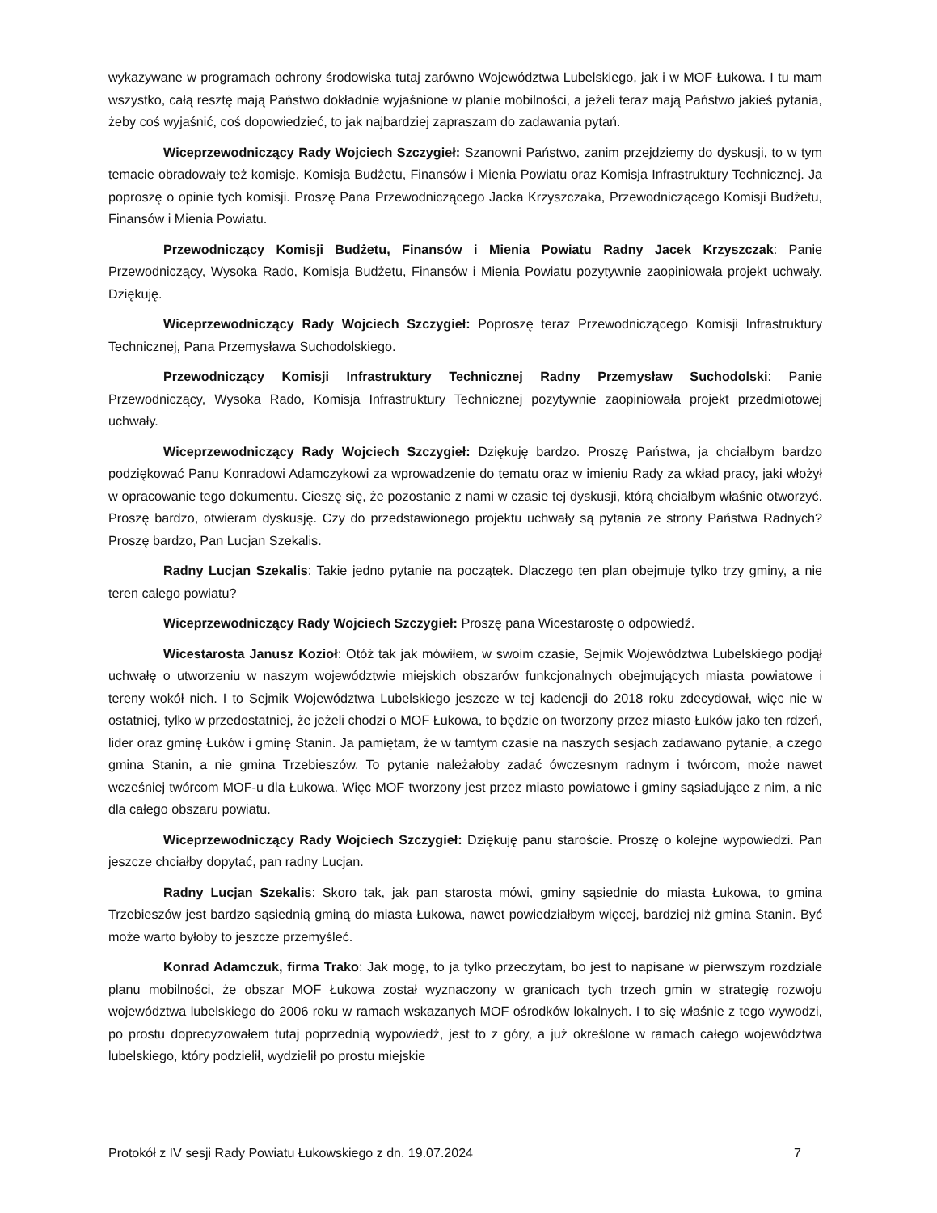wykazywane w programach ochrony środowiska tutaj zarówno Województwa Lubelskiego, jak i w MOF Łukowa. I tu mam wszystko, całą resztę mają Państwo dokładnie wyjaśnione w planie mobilności, a jeżeli teraz mają Państwo jakieś pytania, żeby coś wyjaśnić, coś dopowiedzieć, to jak najbardziej zapraszam do zadawania pytań.
Wiceprzewodniczący Rady Wojciech Szczygieł: Szanowni Państwo, zanim przejdziemy do dyskusji, to w tym temacie obradowały też komisje, Komisja Budżetu, Finansów i Mienia Powiatu oraz Komisja Infrastruktury Technicznej. Ja poproszę o opinie tych komisji. Proszę Pana Przewodniczącego Jacka Krzyszczaka, Przewodniczącego Komisji Budżetu, Finansów i Mienia Powiatu.
Przewodniczący Komisji Budżetu, Finansów i Mienia Powiatu Radny Jacek Krzyszczak: Panie Przewodniczący, Wysoka Rado, Komisja Budżetu, Finansów i Mienia Powiatu pozytywnie zaopiniowała projekt uchwały. Dziękuję.
Wiceprzewodniczący Rady Wojciech Szczygieł: Poproszę teraz Przewodniczącego Komisji Infrastruktury Technicznej, Pana Przemysława Suchodolskiego.
Przewodniczący Komisji Infrastruktury Technicznej Radny Przemysław Suchodolski: Panie Przewodniczący, Wysoka Rado, Komisja Infrastruktury Technicznej pozytywnie zaopiniowała projekt przedmiotowej uchwały.
Wiceprzewodniczący Rady Wojciech Szczygieł: Dziękuję bardzo. Proszę Państwa, ja chciałbym bardzo podziękować Panu Konradowi Adamczykowi za wprowadzenie do tematu oraz w imieniu Rady za wkład pracy, jaki włożył w opracowanie tego dokumentu. Cieszę się, że pozostanie z nami w czasie tej dyskusji, którą chciałbym właśnie otworzyć. Proszę bardzo, otwieram dyskusję. Czy do przedstawionego projektu uchwały są pytania ze strony Państwa Radnych? Proszę bardzo, Pan Lucjan Szekalis.
Radny Lucjan Szekalis: Takie jedno pytanie na początek. Dlaczego ten plan obejmuje tylko trzy gminy, a nie teren całego powiatu?
Wiceprzewodniczący Rady Wojciech Szczygieł: Proszę pana Wicestarostę o odpowiedź.
Wicestarosta Janusz Kozioł: Otóż tak jak mówiłem, w swoim czasie, Sejmik Województwa Lubelskiego podjął uchwałę o utworzeniu w naszym województwie miejskich obszarów funkcjonalnych obejmujących miasta powiatowe i tereny wokół nich. I to Sejmik Województwa Lubelskiego jeszcze w tej kadencji do 2018 roku zdecydował, więc nie w ostatniej, tylko w przedostatniej, że jeżeli chodzi o MOF Łukowa, to będzie on tworzony przez miasto Łuków jako ten rdzeń, lider oraz gminę Łuków i gminę Stanin. Ja pamiętam, że w tamtym czasie na naszych sesjach zadawano pytanie, a czego gmina Stanin, a nie gmina Trzebieszów. To pytanie należałoby zadać ówczesnym radnym i twórcom, może nawet wcześniej twórcom MOF-u dla Łukowa. Więc MOF tworzony jest przez miasto powiatowe i gminy sąsiadujące z nim, a nie dla całego obszaru powiatu.
Wiceprzewodniczący Rady Wojciech Szczygieł: Dziękuję panu staroście. Proszę o kolejne wypowiedzi. Pan jeszcze chciałby dopytać, pan radny Lucjan.
Radny Lucjan Szekalis: Skoro tak, jak pan starosta mówi, gminy sąsiednie do miasta Łukowa, to gmina Trzebieszów jest bardzo sąsiednią gminą do miasta Łukowa, nawet powiedziałbym więcej, bardziej niż gmina Stanin. Być może warto byłoby to jeszcze przemyśleć.
Konrad Adamczuk, firma Trako: Jak mogę, to ja tylko przeczytam, bo jest to napisane w pierwszym rozdziale planu mobilności, że obszar MOF Łukowa został wyznaczony w granicach tych trzech gmin w strategię rozwoju województwa lubelskiego do 2006 roku w ramach wskazanych MOF ośrodków lokalnych. I to się właśnie z tego wywodzi, po prostu doprecyzowałem tutaj poprzednią wypowiedź, jest to z góry, a już określone w ramach całego województwa lubelskiego, który podzielił, wydzielił po prostu miejskie
Protokół z IV sesji Rady Powiatu Łukowskiego z dn. 19.07.2024 7